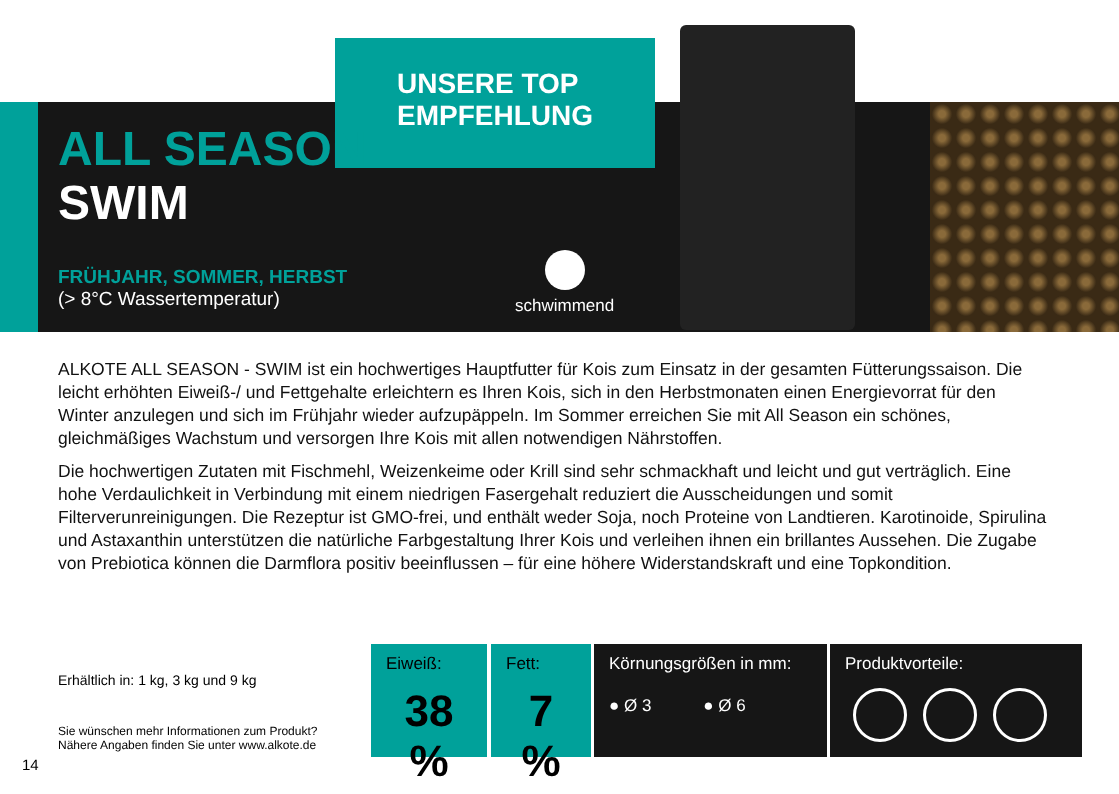UNSERE TOP
EMPFEHLUNG
ALL SEASON
SWIM
FRÜHJAHR, SOMMER, HERBST
(> 8°C Wassertemperatur)
schwimmend
ALKOTE ALL SEASON - SWIM ist ein hochwertiges Hauptfutter für Kois zum Einsatz in der gesamten Fütterungssaison. Die leicht erhöhten Eiweiß-/ und Fettgehalte erleichtern es Ihren Kois, sich in den Herbstmonaten einen Energievorrat für den Winter anzulegen und sich im Frühjahr wieder aufzupäppeln. Im Sommer erreichen Sie mit All Season ein schönes, gleichmäßiges Wachstum und versorgen Ihre Kois mit allen notwendigen Nährstoffen.
Die hochwertigen Zutaten mit Fischmehl, Weizenkeime oder Krill sind sehr schmackhaft und leicht und gut verträglich. Eine hohe Verdaulichkeit in Verbindung mit einem niedrigen Fasergehalt reduziert die Ausscheidungen und somit Filterverunreinigungen. Die Rezeptur ist GMO-frei, und enthält weder Soja, noch Proteine von Landtieren. Karotinoide, Spirulina und Astaxanthin unterstützen die natürliche Farbgestaltung Ihrer Kois und verleihen ihnen ein brillantes Aussehen. Die Zugabe von Prebiotica können die Darmflora positiv beeinflussen – für eine höhere Widerstandskraft und eine Topkondition.
Erhältlich in: 1 kg, 3 kg und 9 kg
Sie wünschen mehr Informationen zum Produkt?
Nähere Angaben finden Sie unter www.alkote.de
14
Eiweiß:
38 %
Fett:
7 %
Körnungsgrößen in mm:
● Ø 3 ● Ø 6
Produktvorteile: